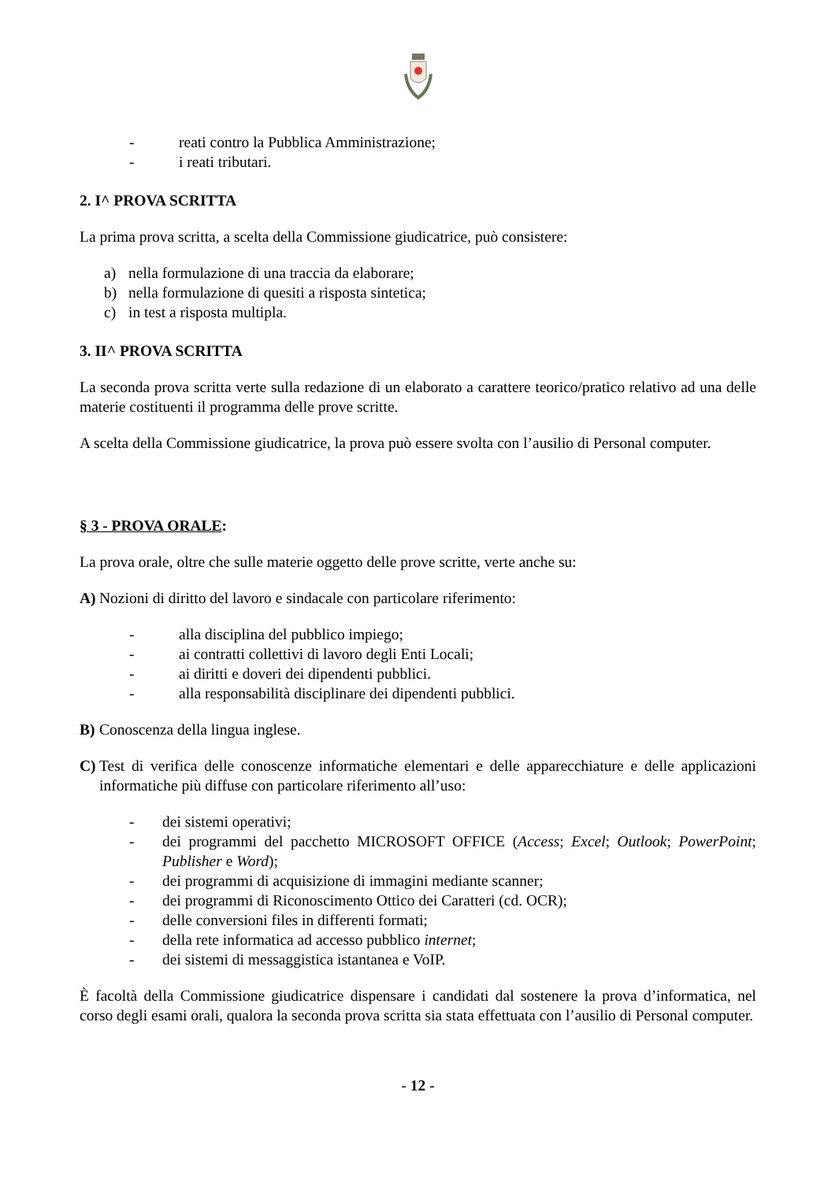- reati contro la Pubblica Amministrazione;
- i reati tributari.
2. I^ PROVA SCRITTA
La prima prova scritta, a scelta della Commissione giudicatrice, può consistere:
a) nella formulazione di una traccia da elaborare;
b) nella formulazione di quesiti a risposta sintetica;
c) in test a risposta multipla.
3. II^ PROVA SCRITTA
La seconda prova scritta verte sulla redazione di un elaborato a carattere teorico/pratico relativo ad una delle materie costituenti il programma delle prove scritte.
A scelta della Commissione giudicatrice, la prova può essere svolta con l’ausilio di Personal computer.
§ 3 - PROVA ORALE:
La prova orale, oltre che sulle materie oggetto delle prove scritte, verte anche su:
A) Nozioni di diritto del lavoro e sindacale con particolare riferimento:
- alla disciplina del pubblico impiego;
- ai contratti collettivi di lavoro degli Enti Locali;
- ai diritti e doveri dei dipendenti pubblici.
- alla responsabilità disciplinare dei dipendenti pubblici.
B) Conoscenza della lingua inglese.
C) Test di verifica delle conoscenze informatiche elementari e delle apparecchiature e delle applicazioni informatiche più diffuse con particolare riferimento all’uso:
- dei sistemi operativi;
- dei programmi del pacchetto MICROSOFT OFFICE (Access; Excel; Outlook; PowerPoint; Publisher e Word);
- dei programmi di acquisizione di immagini mediante scanner;
- dei programmi di Riconoscimento Ottico dei Caratteri (cd. OCR);
- delle conversioni files in differenti formati;
- della rete informatica ad accesso pubblico internet;
- dei sistemi di messaggistica istantanea e VoIP.
È facoltà della Commissione giudicatrice dispensare i candidati dal sostenere la prova d’informatica, nel corso degli esami orali, qualora la seconda prova scritta sia stata effettuata con l’ausilio di Personal computer.
- 12 -